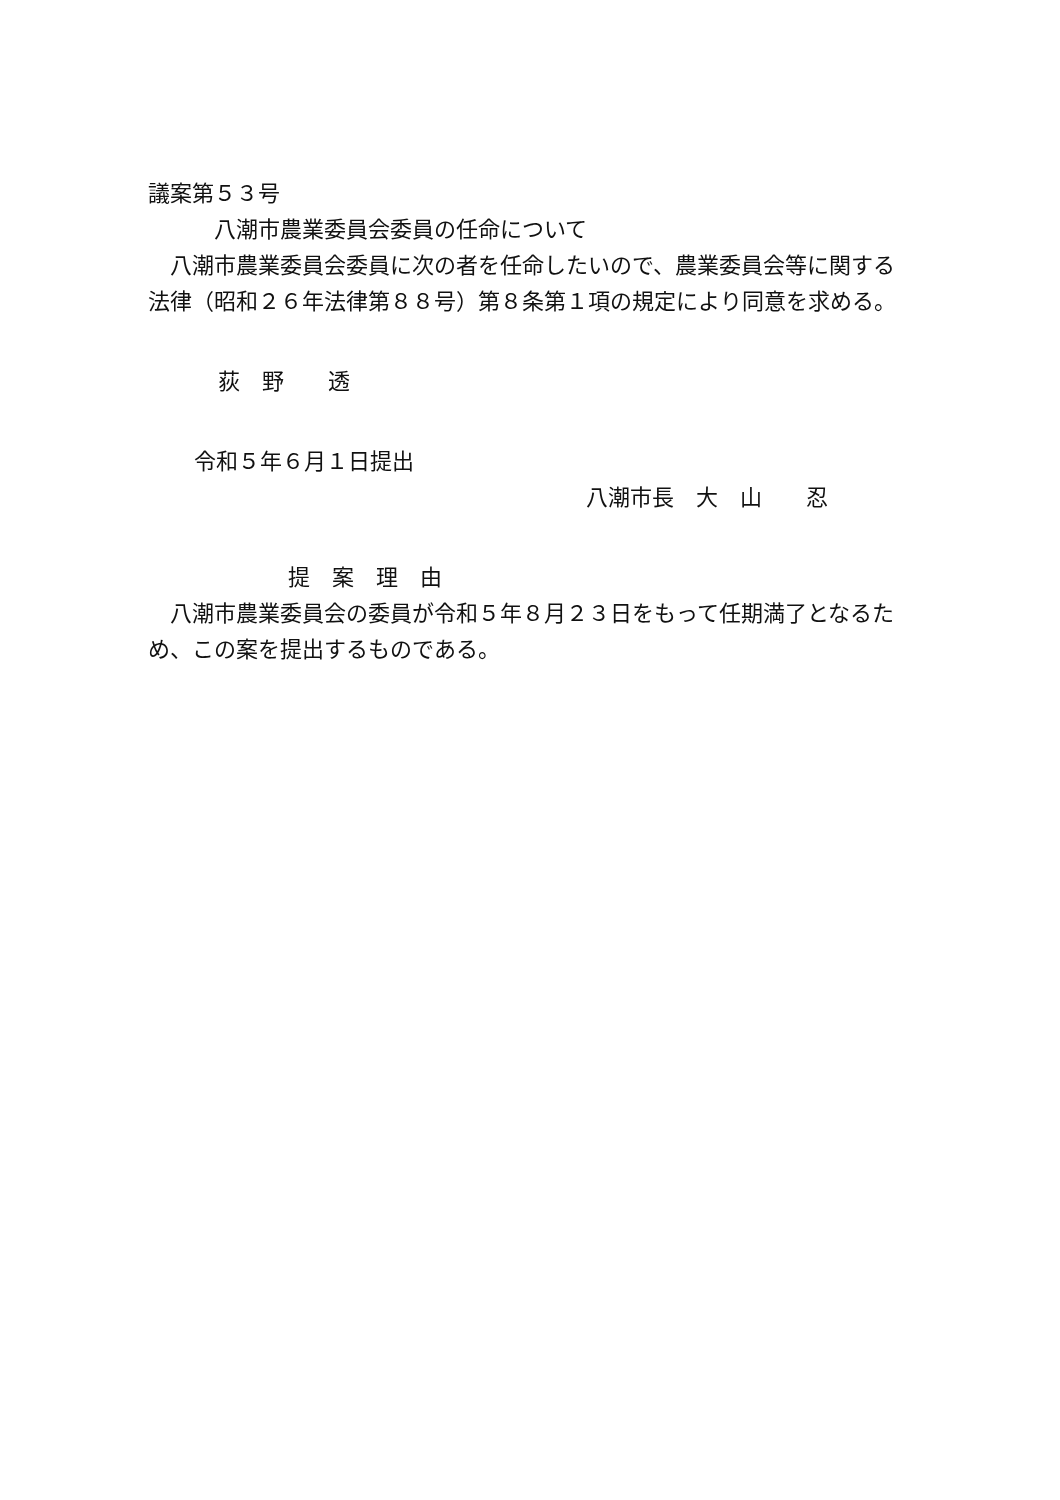議案第５３号
八潮市農業委員会委員の任命について
八潮市農業委員会委員に次の者を任命したいので、農業委員会等に関する法律（昭和２６年法律第８８号）第８条第１項の規定により同意を求める。
荻　野　　透
令和５年６月１日提出
八潮市長　大　山　　忍
提　案　理　由
八潮市農業委員会の委員が令和５年８月２３日をもって任期満了となるため、この案を提出するものである。